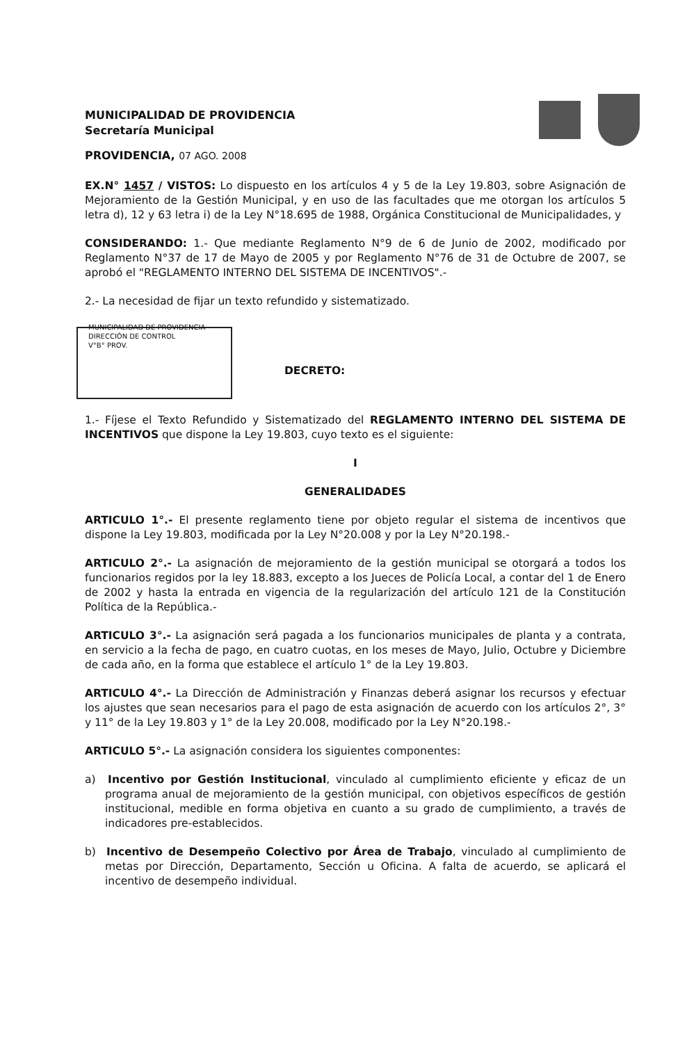MUNICIPALIDAD DE PROVIDENCIA
Secretaría Municipal
PROVIDENCIA, 07 AGO. 2008
EX.N° 1457 / VISTOS: Lo dispuesto en los artículos 4 y 5 de la Ley 19.803, sobre Asignación de Mejoramiento de la Gestión Municipal, y en uso de las facultades que me otorgan los artículos 5 letra d), 12 y 63 letra i) de la Ley N°18.695 de 1988, Orgánica Constitucional de Municipalidades, y
CONSIDERANDO: 1.- Que mediante Reglamento N°9 de 6 de Junio de 2002, modificado por Reglamento N°37 de 17 de Mayo de 2005 y por Reglamento N°76 de 31 de Octubre de 2007, se aprobó el "REGLAMENTO INTERNO DEL SISTEMA DE INCENTIVOS".-
2.- La necesidad de fijar un texto refundido y sistematizado.
MUNICIPALIDAD DE PROVIDENCIA
DIRECCIÓN DE CONTROL
V°B° PROV.
DECRETO:
1.- Fíjese el Texto Refundido y Sistematizado del REGLAMENTO INTERNO DEL SISTEMA DE INCENTIVOS que dispone la Ley 19.803, cuyo texto es el siguiente:
I
GENERALIDADES
ARTICULO 1°.- El presente reglamento tiene por objeto regular el sistema de incentivos que dispone la Ley 19.803, modificada por la Ley N°20.008 y por la Ley N°20.198.-
ARTICULO 2°.- La asignación de mejoramiento de la gestión municipal se otorgará a todos los funcionarios regidos por la ley 18.883, excepto a los Jueces de Policía Local, a contar del 1 de Enero de 2002 y hasta la entrada en vigencia de la regularización del artículo 121 de la Constitución Política de la República.-
ARTICULO 3°.- La asignación será pagada a los funcionarios municipales de planta y a contrata, en servicio a la fecha de pago, en cuatro cuotas, en los meses de Mayo, Julio, Octubre y Diciembre de cada año, en la forma que establece el artículo 1° de la Ley 19.803.
ARTICULO 4°.- La Dirección de Administración y Finanzas deberá asignar los recursos y efectuar los ajustes que sean necesarios para el pago de esta asignación de acuerdo con los artículos 2°, 3° y 11° de la Ley 19.803 y 1° de la Ley 20.008, modificado por la Ley N°20.198.-
ARTICULO 5°.- La asignación considera los siguientes componentes:
a) Incentivo por Gestión Institucional, vinculado al cumplimiento eficiente y eficaz de un programa anual de mejoramiento de la gestión municipal, con objetivos específicos de gestión institucional, medible en forma objetiva en cuanto a su grado de cumplimiento, a través de indicadores pre-establecidos.
b) Incentivo de Desempeño Colectivo por Área de Trabajo, vinculado al cumplimiento de metas por Dirección, Departamento, Sección u Oficina. A falta de acuerdo, se aplicará el incentivo de desempeño individual.